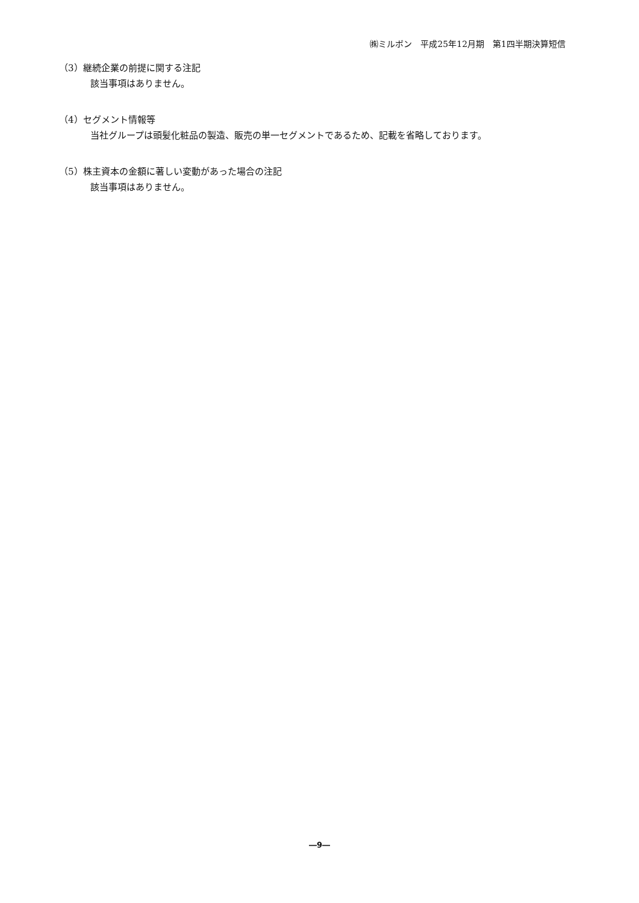㈱ミルボン　平成25年12月期　第1四半期決算短信
（3）継続企業の前提に関する注記
該当事項はありません。
（4）セグメント情報等
当社グループは頭髪化粧品の製造、販売の単一セグメントであるため、記載を省略しております。
（5）株主資本の金額に著しい変動があった場合の注記
該当事項はありません。
―9―